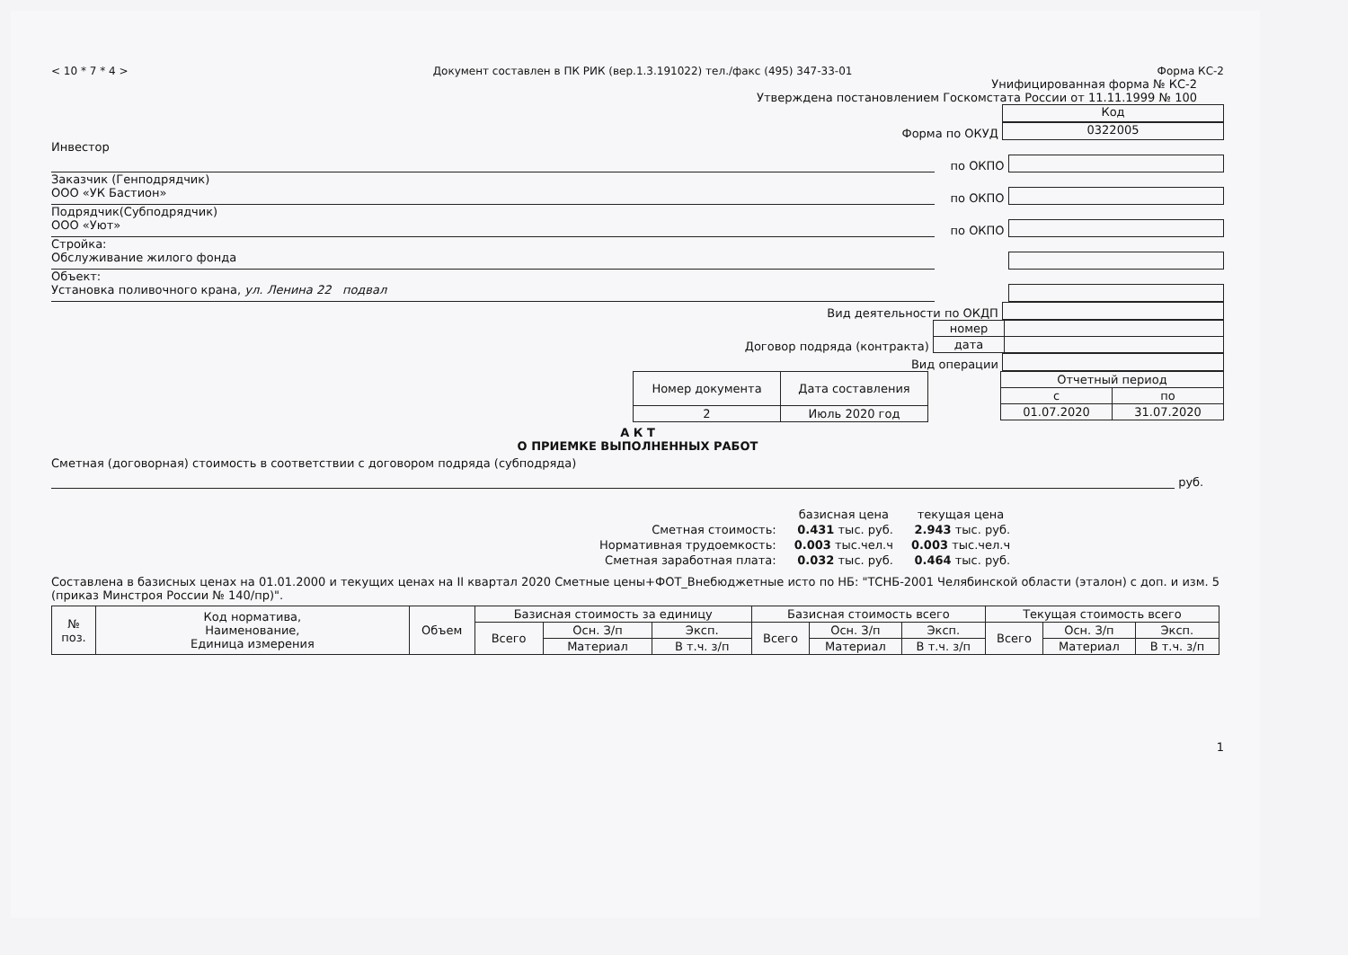< 10 * 7 * 4 > Документ составлен в ПК РИК (вер.1.3.191022) тел./факс (495) 347-33-01 Форма КС-2
Унифицированная форма № КС-2
Утверждена постановлением Госкомстата России от 11.11.1999 № 100
Код
Форма по ОКУД
0322005
Инвестор
по ОКПО
Заказчик (Генподрядчик)
ООО «УК Бастион»
по ОКПО
Подрядчик(Субподрядчик)
ООО «Уют»
по ОКПО
Стройка:
Обслуживание жилого фонда
Объект:
Установка поливочного крана, ул. Ленина 22 подвал
Вид деятельности по ОКДП
Договор подряда (контракта)
| номер | |
| дата | |
Вид операции
| Номер документа | Дата составления |
| 2 | Июль 2020 год |
| Отчетный период | |
| с | по |
| 01.07.2020 | 31.07.2020 |
А К Т
О ПРИЕМКЕ ВЫПОЛНЕННЫХ РАБОТ
Сметная (договорная) стоимость в соответствии с договором подряда (субподряда)
руб.
| | базисная цена | текущая цена |
| Сметная стоимость: | 0.431 тыс. руб. | 2.943 тыс. руб. |
| Нормативная трудоемкость: | 0.003 тыс.чел.ч | 0.003 тыс.чел.ч |
| Сметная заработная плата: | 0.032 тыс. руб. | 0.464 тыс. руб. |
Составлена в базисных ценах на 01.01.2000 и текущих ценах на II квартал 2020 Сметные цены+ФОТ_Внебюджетные исто по НБ: "ТСНБ-2001 Челябинской области (эталон) с доп. и изм. 5 (приказ Минстроя России № 140/пр)".
| № поз. | Код норматива, Наименование, Единица измерения | Объем | Базисная стоимость за единицу | | | Базисная стоимость всего | | | Текущая стоимость всего | | |
| --- | --- | --- | --- | --- | --- | --- | --- | --- | --- | --- | --- |
| | | | Всего | Осн. З/п | Эксп. | Всего | Осн. З/п | Эксп. | Всего | Осн. З/п | Эксп. |
| | | | | Материал | В т.ч. з/п | | Материал | В т.ч. з/п | | Материал | В т.ч. з/п |
1